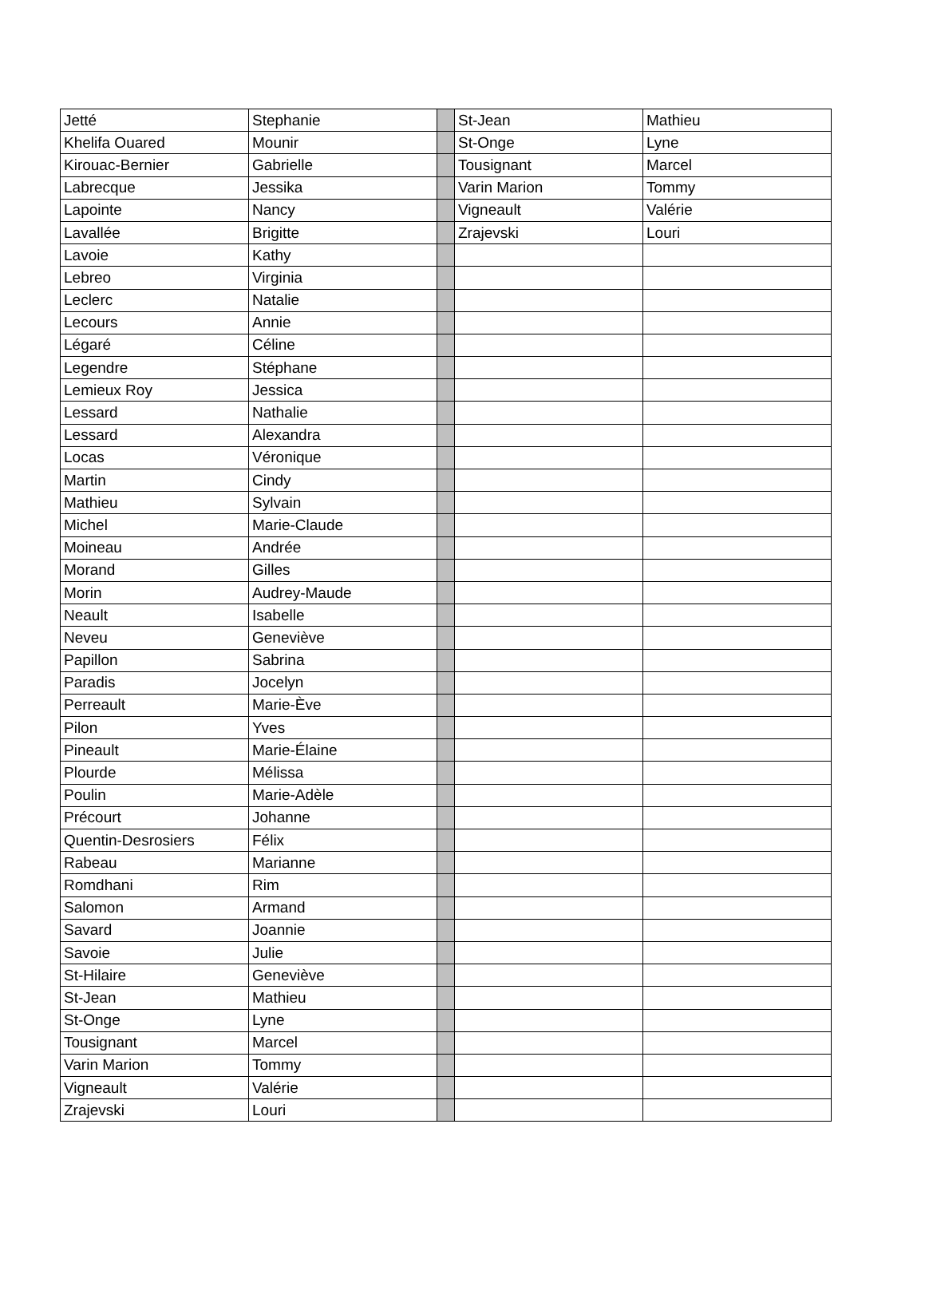| Jetté | Stephanie | | St-Jean | Mathieu |
| Khelifa Ouared | Mounir | | St-Onge | Lyne |
| Kirouac-Bernier | Gabrielle | | Tousignant | Marcel |
| Labrecque | Jessika | | Varin Marion | Tommy |
| Lapointe | Nancy | | Vigneault | Valérie |
| Lavallée | Brigitte | | Zrajevski | Louri |
| Lavoie | Kathy | | | |
| Lebreo | Virginia | | | |
| Leclerc | Natalie | | | |
| Lecours | Annie | | | |
| Légaré | Céline | | | |
| Legendre | Stéphane | | | |
| Lemieux Roy | Jessica | | | |
| Lessard | Nathalie | | | |
| Lessard | Alexandra | | | |
| Locas | Véronique | | | |
| Martin | Cindy | | | |
| Mathieu | Sylvain | | | |
| Michel | Marie-Claude | | | |
| Moineau | Andrée | | | |
| Morand | Gilles | | | |
| Morin | Audrey-Maude | | | |
| Neault | Isabelle | | | |
| Neveu | Geneviève | | | |
| Papillon | Sabrina | | | |
| Paradis | Jocelyn | | | |
| Perreault | Marie-Ève | | | |
| Pilon | Yves | | | |
| Pineault | Marie-Élaine | | | |
| Plourde | Mélissa | | | |
| Poulin | Marie-Adèle | | | |
| Précourt | Johanne | | | |
| Quentin-Desrosiers | Félix | | | |
| Rabeau | Marianne | | | |
| Romdhani | Rim | | | |
| Salomon | Armand | | | |
| Savard | Joannie | | | |
| Savoie | Julie | | | |
| St-Hilaire | Geneviève | | | |
| St-Jean | Mathieu | | | |
| St-Onge | Lyne | | | |
| Tousignant | Marcel | | | |
| Varin Marion | Tommy | | | |
| Vigneault | Valérie | | | |
| Zrajevski | Louri | | | |